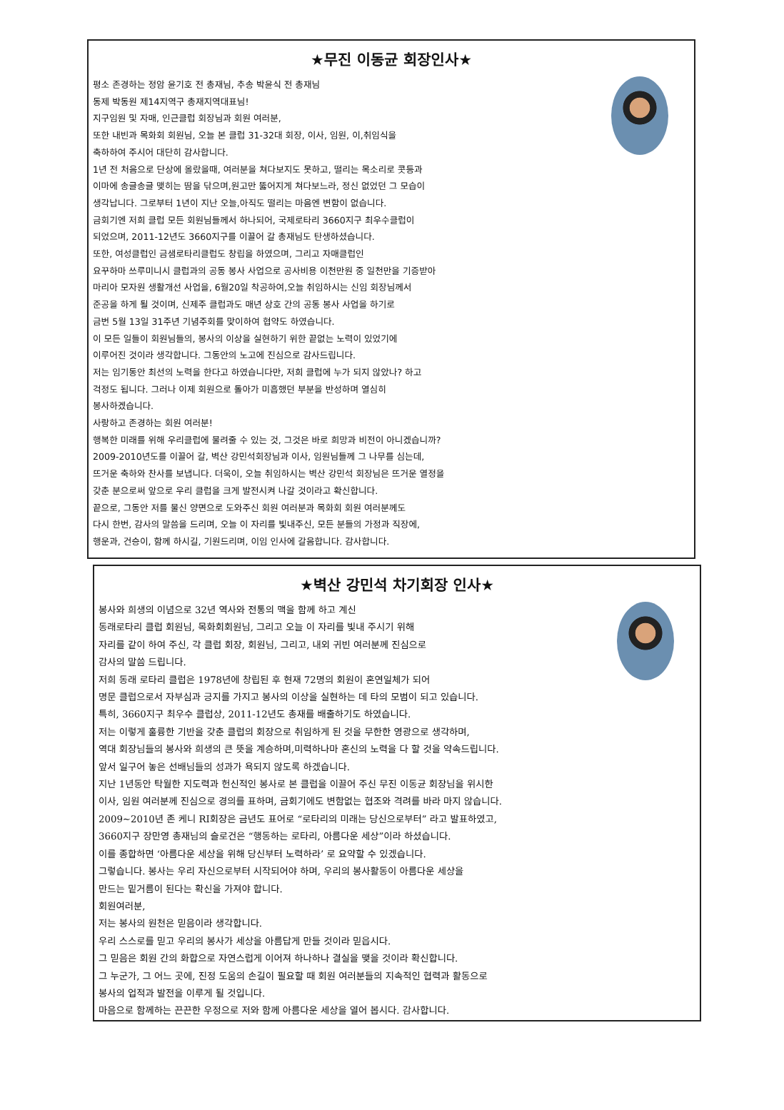★무진 이동균 회장인사★
평소 존경하는 정암 윤기호 전 총재님, 추송 박윤식 전 총재님
동제 박동원 제14지역구 총재지역대표님!
지구임원 및 자매, 인근클럽 회장님과 회원 여러분,
또한 내빈과 목화회 회원님, 오늘 본 클럽 31-32대 회장, 이사, 임원, 이,취임식을
축하하여 주시어 대단히 감사합니다.
1년 전 처음으로 단상에 올랐을때, 여러분을 쳐다보지도 못하고, 떨리는 목소리로 콧등과
이마에 송글송글 맺히는 땀을 닦으며,원고만 뚫어지게 쳐다보느라, 정신 없었던 그 모습이
생각납니다. 그로부터 1년이 지난 오늘,아직도 떨리는 마음엔 변함이 없습니다.
금회기엔 저희 클럽 모든 회원님들께서 하나되어, 국제로타리 3660지구 최우수클럽이
되었으며, 2011-12년도 3660지구를 이끌어 갈 총재님도 탄생하셨습니다.
또한, 여성클럽인 금샘로타리클럽도 창립을 하였으며, 그리고 자매클럽인
요꾸하마 쓰루미니시 클럽과의 공동 봉사 사업으로 공사비용 이천만원 중 일천만을 기증받아
마리아 모자원 생활개선 사업을, 6월20일 착공하여,오늘 취임하시는 신임 회장님께서
준공을 하게 될 것이며, 신제주 클럽과도 매년 상호 간의 공동 봉사 사업을 하기로
금번 5월 13일 31주년 기념주회를 맞이하여 협약도 하였습니다.
이 모든 일들이 회원님들의, 봉사의 이상을 실현하기 위한 끝없는 노력이 있었기에
이루어진 것이라 생각합니다. 그동안의 노고에 진심으로 감사드립니다.
저는 임기동안 최선의 노력을 한다고 하였습니다만, 저희 클럽에 누가 되지 않았나? 하고
걱정도 됩니다. 그러나 이제 회원으로 돌아가 미흡했던 부분을 반성하며 열심히
봉사하겠습니다.
사랑하고 존경하는 회원 여러분!
행복한 미래를 위해 우리클럽에 물려줄 수 있는 것, 그것은 바로 희망과 비전이 아니겠습니까?
2009-2010년도를 이끌어 갈, 벽산 강민석회장님과 이사, 임원님들께 그 나무를 심는데,
뜨거운 축하와 찬사를 보냅니다. 더욱이, 오늘 취임하시는 벽산 강민석 회장님은 뜨거운 열정을
갖춘 분으로써 앞으로 우리 클럽을 크게 발전시켜 나갈 것이라고 확신합니다.
끝으로, 그동안 저를 물신 양면으로 도와주신 회원 여러분과 목화회 회원 여러분께도
다시 한번, 감사의 말씀을 드리며, 오늘 이 자리를 빛내주신, 모든 분들의 가정과 직장에,
행운과, 건승이, 함께 하시길, 기원드리며, 이임 인사에 갈음합니다. 감사합니다.
★벽산 강민석 차기회장 인사★
봉사와 희생의 이념으로 32년 역사와 전통의 맥을 함께 하고 계신
동래로타리 클럽 회원님, 목화회회원님, 그리고 오늘 이 자리를 빛내 주시기 위해
자리를 같이 하여 주신, 각 클럽 회장, 회원님, 그리고, 내외 귀빈 여러분께 진심으로
감사의 말씀 드립니다.
저희 동래 로타리 클럽은 1978년에 창립된 후 현재 72명의 회원이 혼연일체가 되어
명문 클럽으로서 자부심과 긍지를 가지고 봉사의 이상을 실현하는 데 타의 모범이 되고 있습니다.
특히, 3660지구 최우수 클럽상, 2011-12년도 총재를 배출하기도 하였습니다.
저는 이렇게 훌륭한 기반을 갖춘 클럽의 회장으로 취임하게 된 것을 무한한 영광으로 생각하며,
역대 회장님들의 봉사와 희생의 큰 뜻을 계승하며,미력하나마 혼신의 노력을 다 할 것을 약속드립니다.
앞서 일구어 놓은 선배님들의 성과가 욕되지 않도록 하겠습니다.
지난 1년동안 탁월한 지도력과 헌신적인 봉사로 본 클럽을 이끌어 주신 무진 이동균 회장님을 위시한
이사, 임원 여러분께 진심으로 경의를 표하며, 금회기에도 변함없는 협조와 격려를 바라 마지 않습니다.
2009~2010년 존 케니 RI회장은 금년도 표어로 “로타리의 미래는 당신으로부터” 라고 발표하였고,
3660지구 장만영 총재님의 슬로건은 “행동하는 로타리, 아름다운 세상”이라 하셨습니다.
이를 종합하면 ‘아름다운 세상을 위해 당신부터 노력하라’ 로 요약할 수 있겠습니다.
그렇습니다. 봉사는 우리 자신으로부터 시작되어야 하며, 우리의 봉사활동이 아름다운 세상을
만드는 밑거름이 된다는 확신을 가져야 합니다.
회원여러분,
저는 봉사의 원천은 믿음이라 생각합니다.
우리 스스로를 믿고 우리의 봉사가 세상을 아름답게 만들 것이라 믿읍시다.
그 믿음은 회원 간의 화합으로 자연스럽게 이어져 하나하나 결실을 맺을 것이라 확신합니다.
그 누군가, 그 어느 곳에, 진정 도움의 손길이 필요할 때 회원 여러분들의 지속적인 협력과 활동으로
봉사의 업적과 발전을 이루게 될 것입니다.
마음으로 함께하는 끈끈한 우정으로 저와 함께 아름다운 세상을 열어 봅시다. 감사합니다.